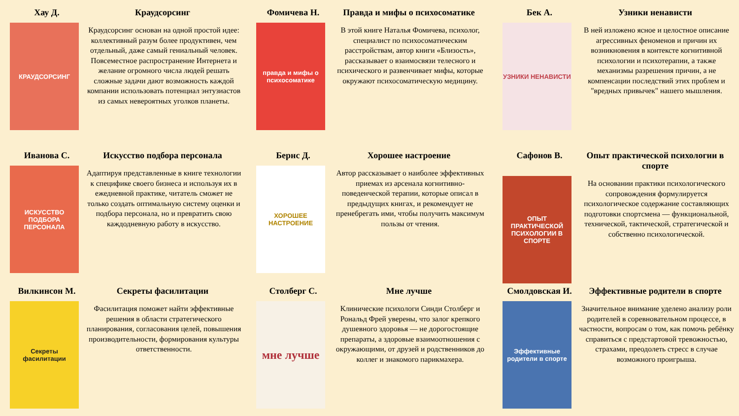Хау Д. Краудсорсинг
КРАУДСОРСИНГ
Краудсорсинг основан на одной простой идее: коллективный разум более продуктивен, чем отдельный, даже самый гениальный человек. Повсеместное распространение Интернета и желание огромного числа людей решать сложные задачи дают возможность каждой компании использовать потенциал энтузиастов из самых невероятных уголков планеты.
Фомичева Н. Правда и мифы о психосоматике
правда и мифы о психосоматике
В этой книге Наталья Фомичева, психолог, специалист по психосоматическим расстройствам, автор книги «Близость», рассказывает о взаимосвязи телесного и психического и развенчивает мифы, которые окружают психосоматическую медицину.
Бек А. Узники ненависти
УЗНИКИ НЕНАВИСТИ
В ней изложено ясное и целостное описание агрессивных феноменов и причин их возникновения в контексте когнитивной психологии и психотерапии, а также механизмы разрешения причин, а не компенсации последствий этих проблем и "вредных привычек" нашего мышления.
Иванова С. Искусство подбора персонала
ИСКУССТВО ПОДБОРА ПЕРСОНАЛА
Адаптируя представленные в книге технологии к специфике своего бизнеса и используя их в ежедневной практике, читатель сможет не только создать оптимальную систему оценки и подбора персонала, но и превратить свою каждодневную работу в искусство.
Бернс Д. Хорошее настроение
ХОРОШЕЕ НАСТРОЕНИЕ
Автор рассказывает о наиболее эффективных приемах из арсенала когнитивно-поведенческой терапии, которые описал в предыдущих книгах, и рекомендует не пренебрегать ими, чтобы получить максимум пользы от чтения.
Сафонов В. Опыт практической психологии в спорте
ОПЫТ ПРАКТИЧЕСКОЙ ПСИХОЛОГИИ В СПОРТЕ
На основании практики психологического сопровождения формулируется психологическое содержание составляющих подготовки спортсмена — функциональной, технической, тактической, стратегической и собственно психологической.
Вилкинсон М. Секреты фасилитации
Секреты фасилитации
Фасилитация поможет найти эффективные решения в области стратегического планирования, согласования целей, повышения производительности, формирования культуры ответственности.
Столберг С. Мне лучше
мне лучше
Клинические психологи Синди Столберг и Рональд Фрей уверены, что залог крепкого душевного здоровья — не дорогостоящие препараты, а здоровые взаимоотношения с окружающими, от друзей и родственников до коллег и знакомого парикмахера.
Смолдовская И. Эффективные родители в спорте
Эффективные родители в спорте
Значительное внимание уделено анализу роли родителей в соревновательном процессе, в частности, вопросам о том, как помочь ребёнку справиться с предстартовой тревожностью, страхами, преодолеть стресс в случае возможного проигрыша.